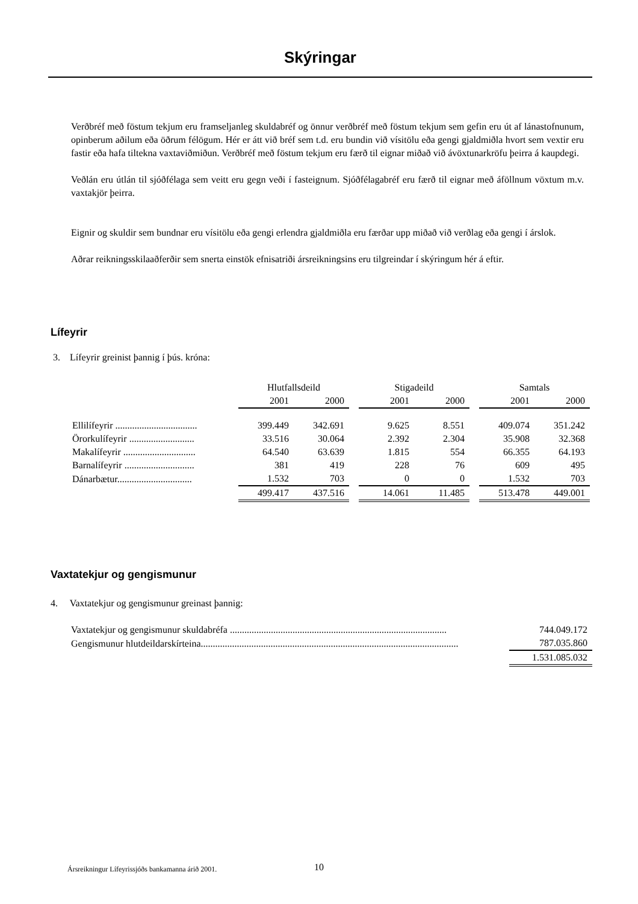Skýringar
Verðbréf með föstum tekjum eru framseljanleg skuldabréf og önnur verðbréf með föstum tekjum sem gefin eru út af lánastofnunum, opinberum aðilum eða öðrum félögum. Hér er átt við bréf sem t.d. eru bundin við vísitölu eða gengi gjaldmiðla hvort sem vextir eru fastir eða hafa tiltekna vaxtaviðmiðun. Verðbréf með föstum tekjum eru færð til eignar miðað við ávöxtunarkröfu þeirra á kaupdegi.
Veðlán eru útlán til sjóðfélaga sem veitt eru gegn veði í fasteignum. Sjóðfélagabréf eru færð til eignar með áföllnum vöxtum m.v. vaxtakjör þeirra.
Eignir og skuldir sem bundnar eru vísitölu eða gengi erlendra gjaldmiðla eru færðar upp miðað við verðlag eða gengi í árslok.
Aðrar reikningsskilaaðferðir sem snerta einstök efnisatriði ársreikningsins eru tilgreindar í skýringum hér á eftir.
Lífeyrir
3. Lífeyrir greinist þannig í þús. króna:
| | Hlutfallsdeild | | | Stigadeild | | | Samtals | |
| | 2001 | 2000 | | 2001 | 2000 | | 2001 | 2000 |
| Ellilífeyrir .................................. | 399.449 | 342.691 | | 9.625 | 8.551 | | 409.074 | 351.242 |
| Örorkulífeyrir ........................... | 33.516 | 30.064 | | 2.392 | 2.304 | | 35.908 | 32.368 |
| Makalífeyrir .............................. | 64.540 | 63.639 | | 1.815 | 554 | | 66.355 | 64.193 |
| Barnalífeyrir ............................. | 381 | 419 | | 228 | 76 | | 609 | 495 |
| Dánarbætur............................... | 1.532 | 703 | | 0 | 0 | | 1.532 | 703 |
| | 499.417 | 437.516 | | 14.061 | 11.485 | | 513.478 | 449.001 |
Vaxtatekjur og gengismunur
4. Vaxtatekjur og gengismunur greinast þannig:
| Vaxtatekjur og gengismunur skuldabréfa .......................................................................................... | 744.049.172 |
| Gengismunur hlutdeildarskírteina........................................................................................................... | 787.035.860 |
| | 1.531.085.032 |
Ársreikningur Lífeyrissjóðs bankamanna árið 2001.
10